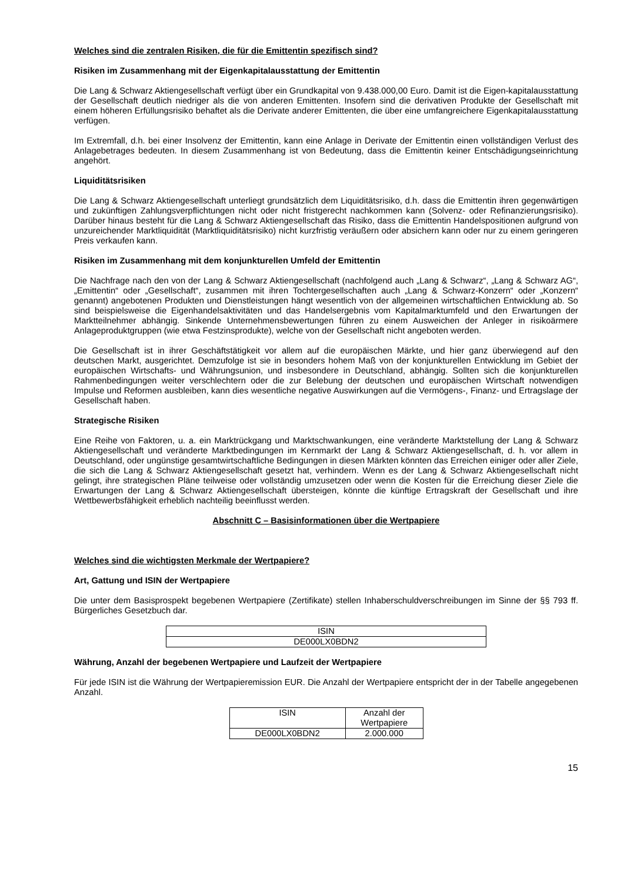Welches sind die zentralen Risiken, die für die Emittentin spezifisch sind?
Risiken im Zusammenhang mit der Eigenkapitalausstattung der Emittentin
Die Lang & Schwarz Aktiengesellschaft verfügt über ein Grundkapital von 9.438.000,00 Euro. Damit ist die Eigen-kapitalausstattung der Gesellschaft deutlich niedriger als die von anderen Emittenten. Insofern sind die derivativen Produkte der Gesellschaft mit einem höheren Erfüllungsrisiko behaftet als die Derivate anderer Emittenten, die über eine umfangreichere Eigenkapitalausstattung verfügen.
Im Extremfall, d.h. bei einer Insolvenz der Emittentin, kann eine Anlage in Derivate der Emittentin einen vollständigen Verlust des Anlagebetrages bedeuten. In diesem Zusammenhang ist von Bedeutung, dass die Emittentin keiner Entschädigungseinrichtung angehört.
Liquiditätsrisiken
Die Lang & Schwarz Aktiengesellschaft unterliegt grundsätzlich dem Liquiditätsrisiko, d.h. dass die Emittentin ihren gegenwärtigen und zukünftigen Zahlungsverpflichtungen nicht oder nicht fristgerecht nachkommen kann (Solvenz- oder Refinanzierungsrisiko). Darüber hinaus besteht für die Lang & Schwarz Aktiengesellschaft das Risiko, dass die Emittentin Handelspositionen aufgrund von unzureichender Marktliquidität (Marktliquiditätsrisiko) nicht kurzfristig veräußern oder absichern kann oder nur zu einem geringeren Preis verkaufen kann.
Risiken im Zusammenhang mit dem konjunkturellen Umfeld der Emittentin
Die Nachfrage nach den von der Lang & Schwarz Aktiengesellschaft (nachfolgend auch „Lang & Schwarz“, „Lang & Schwarz AG“, „Emittentin“ oder „Gesellschaft“, zusammen mit ihren Tochtergesellschaften auch „Lang & Schwarz-Konzern“ oder „Konzern“ genannt) angebotenen Produkten und Dienstleistungen hängt wesentlich von der allgemeinen wirtschaftlichen Entwicklung ab. So sind beispielsweise die Eigenhandelsaktivitäten und das Handelsergebnis vom Kapitalmarktumfeld und den Erwartungen der Marktteilnehmer abhängig. Sinkende Unternehmensbewertungen führen zu einem Ausweichen der Anleger in risikoärmere Anlageproduktgruppen (wie etwa Festzinsprodukte), welche von der Gesellschaft nicht angeboten werden.
Die Gesellschaft ist in ihrer Geschäftstätigkeit vor allem auf die europäischen Märkte, und hier ganz überwiegend auf den deutschen Markt, ausgerichtet. Demzufolge ist sie in besonders hohem Maß von der konjunkturellen Entwicklung im Gebiet der europäischen Wirtschafts- und Währungsunion, und insbesondere in Deutschland, abhängig. Sollten sich die konjunkturellen Rahmenbedingungen weiter verschlechtern oder die zur Belebung der deutschen und europäischen Wirtschaft notwendigen Impulse und Reformen ausbleiben, kann dies wesentliche negative Auswirkungen auf die Vermögens-, Finanz- und Ertragslage der Gesellschaft haben.
Strategische Risiken
Eine Reihe von Faktoren, u. a. ein Marktrückgang und Marktschwankungen, eine veränderte Marktstellung der Lang & Schwarz Aktiengesellschaft und veränderte Marktbedingungen im Kernmarkt der Lang & Schwarz Aktiengesellschaft, d. h. vor allem in Deutschland, oder ungünstige gesamtwirtschaftliche Bedingungen in diesen Märkten könnten das Erreichen einiger oder aller Ziele, die sich die Lang & Schwarz Aktiengesellschaft gesetzt hat, verhindern. Wenn es der Lang & Schwarz Aktiengesellschaft nicht gelingt, ihre strategischen Pläne teilweise oder vollständig umzusetzen oder wenn die Kosten für die Erreichung dieser Ziele die Erwartungen der Lang & Schwarz Aktiengesellschaft übersteigen, könnte die künftige Ertragskraft der Gesellschaft und ihre Wettbewerbsfähigkeit erheblich nachteilig beeinflusst werden.
Abschnitt C – Basisinformationen über die Wertpapiere
Welches sind die wichtigsten Merkmale der Wertpapiere?
Art, Gattung und ISIN der Wertpapiere
Die unter dem Basisprospekt begebenen Wertpapiere (Zertifikate) stellen Inhaberschuldverschreibungen im Sinne der §§ 793 ff. Bürgerliches Gesetzbuch dar.
| ISIN |
| --- |
| DE000LX0BDN2 |
Währung, Anzahl der begebenen Wertpapiere und Laufzeit der Wertpapiere
Für jede ISIN ist die Währung der Wertpapieremission EUR. Die Anzahl der Wertpapiere entspricht der in der Tabelle angegebenen Anzahl.
| ISIN | Anzahl der Wertpapiere |
| --- | --- |
| DE000LX0BDN2 | 2.000.000 |
15